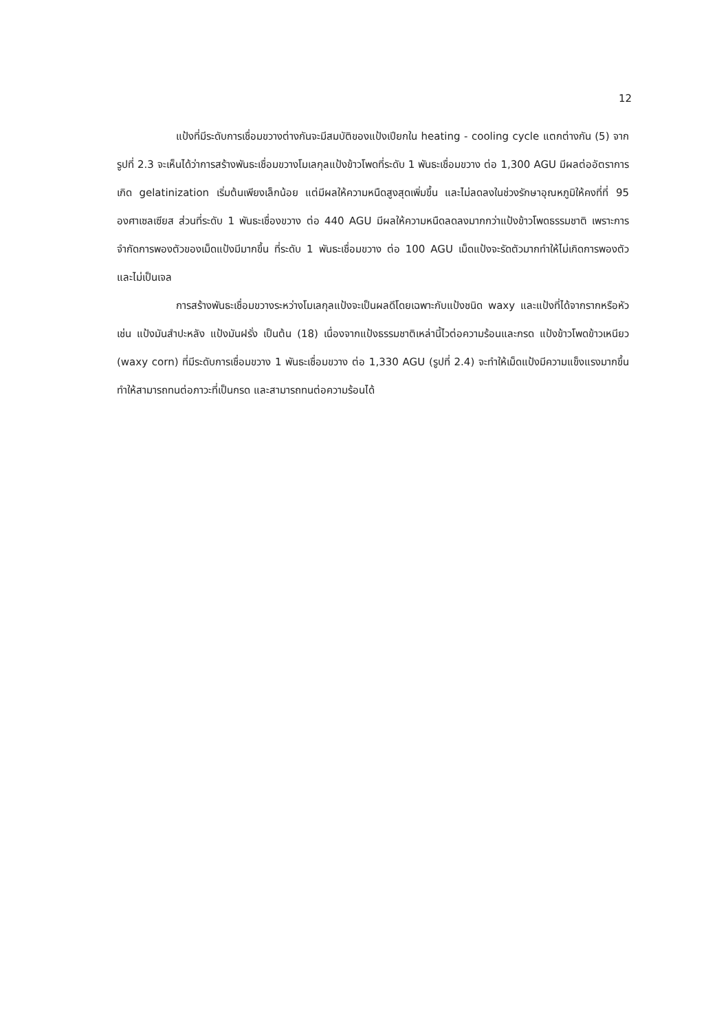12
แป้งที่มีระดับการเชื่อมขวางต่างกันจะมีสมบัติของแป้งเปียกใน heating - cooling cycle แตกต่างกัน (5) จากรูปที่ 2.3 จะเห็นได้ว่าการสร้างพันธะเชื่อมขวางโมเลกุลแป้งข้าวโพดที่ระดับ 1 พันธะเชื่อมขวาง ต่อ 1,300 AGU มีผลต่ออัตราการเกิด gelatinization เริ่มต้นเพียงเล็กน้อย แต่มีผลให้ความหนืดสูงสุดเพิ่มขึ้น และไม่ลดลงในช่วงรักษาอุณหภูมิให้คงที่ที่ 95 องศาเซลเซียส ส่วนที่ระดับ 1 พันธะเชื่องขวาง ต่อ 440 AGU มีผลให้ความหนืดลดลงมากกว่าแป้งข้าวโพดธรรมชาติ เพราะการจำกัดการพองตัวของเม็ดแป้งมีมากขึ้น ที่ระดับ 1 พันธะเชื่อมขวาง ต่อ 100 AGU เม็ดแป้งจะรัดตัวมากทำให้ไม่เกิดการพองตัวและไม่เป็นเจล
การสร้างพันธะเชื่อมขวางระหว่างโมเลกุลแป้งจะเป็นผลดีโดยเฉพาะกับแป้งชนิด waxy และแป้งที่ได้จากรากหรือหัว เช่น แป้งมันสำปะหลัง แป้งมันฝรั่ง เป็นต้น (18) เนื่องจากแป้งธรรมชาติเหล่านี้ไวต่อความร้อนและกรด แป้งข้าวโพดข้าวเหนียว (waxy corn) ที่มีระดับการเชื่อมขวาง 1 พันธะเชื่อมขวาง ต่อ 1,330 AGU (รูปที่ 2.4) จะทำให้เม็ดแป้งมีความแข็งแรงมากขึ้น ทำให้สามารถทนต่อภาวะที่เป็นกรด และสามารถทนต่อความร้อนได้